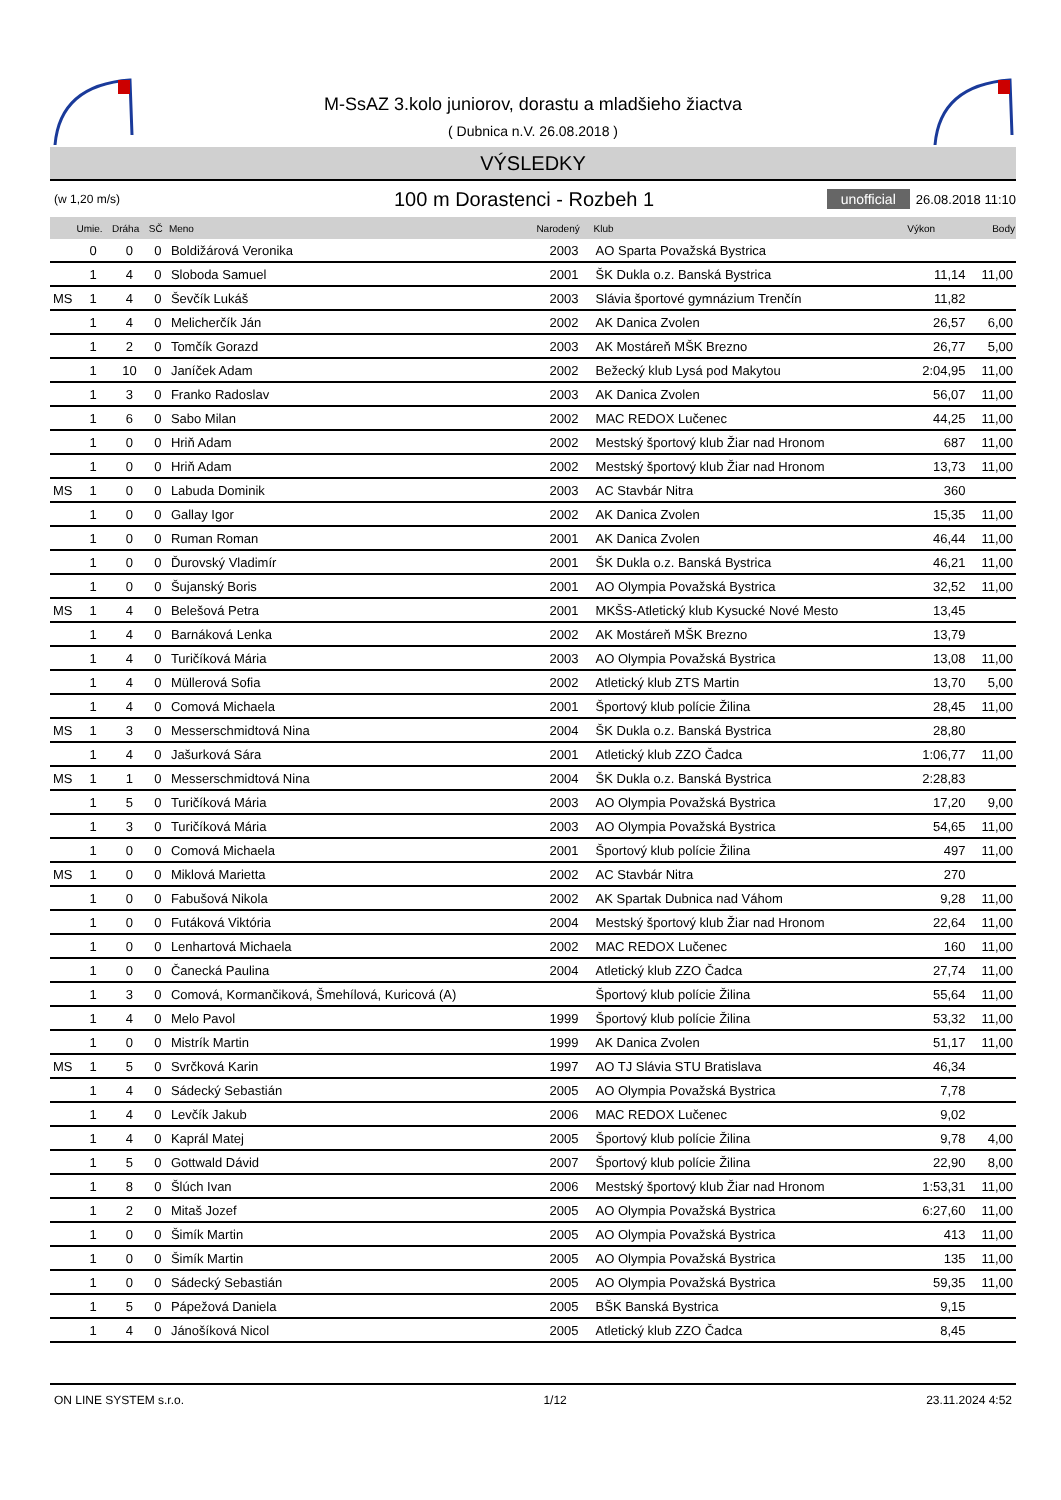M-SsAZ 3.kolo juniorov, dorastu a mladšieho žiactva
( Dubnica n.V. 26.08.2018 )
VÝSLEDKY
(w 1,20 m/s)
100 m Dorastenci - Rozbeh 1
unofficial 26.08.2018 11:10
| | Umie. | Dráha | SČ | Meno | Narodený | Klub | Výkon | Body |
| --- | --- | --- | --- | --- | --- | --- | --- | --- |
| | 0 | 0 | 0 | Boldižárová Veronika | 2003 | AO Sparta Považská Bystrica | | |
| | 1 | 4 | 0 | Sloboda Samuel | 2001 | ŠK Dukla o.z. Banská Bystrica | 11,14 | 11,00 |
| MS | 1 | 4 | 0 | Ševčík Lukáš | 2003 | Slávia športové gymnázium Trenčín | 11,82 | |
| | 1 | 4 | 0 | Melicherčík Ján | 2002 | AK Danica Zvolen | 26,57 | 6,00 |
| | 1 | 2 | 0 | Tomčík Gorazd | 2003 | AK Mostáreň MŠK Brezno | 26,77 | 5,00 |
| | 1 | 10 | 0 | Janíček Adam | 2002 | Bežecký klub Lysá pod Makytou | 2:04,95 | 11,00 |
| | 1 | 3 | 0 | Franko Radoslav | 2003 | AK Danica Zvolen | 56,07 | 11,00 |
| | 1 | 6 | 0 | Sabo Milan | 2002 | MAC REDOX Lučenec | 44,25 | 11,00 |
| | 1 | 0 | 0 | Hriň Adam | 2002 | Mestský športový klub Žiar nad Hronom | 687 | 11,00 |
| | 1 | 0 | 0 | Hriň Adam | 2002 | Mestský športový klub Žiar nad Hronom | 13,73 | 11,00 |
| MS | 1 | 0 | 0 | Labuda Dominik | 2003 | AC Stavbár Nitra | 360 | |
| | 1 | 0 | 0 | Gallay Igor | 2002 | AK Danica Zvolen | 15,35 | 11,00 |
| | 1 | 0 | 0 | Ruman Roman | 2001 | AK Danica Zvolen | 46,44 | 11,00 |
| | 1 | 0 | 0 | Ďurovský Vladimír | 2001 | ŠK Dukla o.z. Banská Bystrica | 46,21 | 11,00 |
| | 1 | 0 | 0 | Šujanský Boris | 2001 | AO Olympia Považská Bystrica | 32,52 | 11,00 |
| MS | 1 | 4 | 0 | Belešová Petra | 2001 | MKŠS-Atletický klub Kysucké Nové Mesto | 13,45 | |
| | 1 | 4 | 0 | Barnáková Lenka | 2002 | AK Mostáreň MŠK Brezno | 13,79 | |
| | 1 | 4 | 0 | Turičíková Mária | 2003 | AO Olympia Považská Bystrica | 13,08 | 11,00 |
| | 1 | 4 | 0 | Müllerová Sofia | 2002 | Atletický klub ZTS Martin | 13,70 | 5,00 |
| | 1 | 4 | 0 | Comová Michaela | 2001 | Športový klub polície Žilina | 28,45 | 11,00 |
| MS | 1 | 3 | 0 | Messerschmidtová Nina | 2004 | ŠK Dukla o.z. Banská Bystrica | 28,80 | |
| | 1 | 4 | 0 | Jašurková Sára | 2001 | Atletický klub ZZO Čadca | 1:06,77 | 11,00 |
| MS | 1 | 1 | 0 | Messerschmidtová Nina | 2004 | ŠK Dukla o.z. Banská Bystrica | 2:28,83 | |
| | 1 | 5 | 0 | Turičíková Mária | 2003 | AO Olympia Považská Bystrica | 17,20 | 9,00 |
| | 1 | 3 | 0 | Turičíková Mária | 2003 | AO Olympia Považská Bystrica | 54,65 | 11,00 |
| | 1 | 0 | 0 | Comová Michaela | 2001 | Športový klub polície Žilina | 497 | 11,00 |
| MS | 1 | 0 | 0 | Miklová Marietta | 2002 | AC Stavbár Nitra | 270 | |
| | 1 | 0 | 0 | Fabušová Nikola | 2002 | AK Spartak Dubnica nad Váhom | 9,28 | 11,00 |
| | 1 | 0 | 0 | Futáková Viktória | 2004 | Mestský športový klub Žiar nad Hronom | 22,64 | 11,00 |
| | 1 | 0 | 0 | Lenhartová Michaela | 2002 | MAC REDOX Lučenec | 160 | 11,00 |
| | 1 | 0 | 0 | Čanecká Paulina | 2004 | Atletický klub ZZO Čadca | 27,74 | 11,00 |
| | 1 | 3 | 0 | Comová, Kormančiková, Šmehílová, Kuricová (A) | | Športový klub polície Žilina | 55,64 | 11,00 |
| | 1 | 4 | 0 | Melo Pavol | 1999 | Športový klub polície Žilina | 53,32 | 11,00 |
| | 1 | 0 | 0 | Mistrík Martin | 1999 | AK Danica Zvolen | 51,17 | 11,00 |
| MS | 1 | 5 | 0 | Svrčková Karin | 1997 | AO TJ Slávia STU Bratislava | 46,34 | |
| | 1 | 4 | 0 | Sádecký Sebastián | 2005 | AO Olympia Považská Bystrica | 7,78 | |
| | 1 | 4 | 0 | Levčík Jakub | 2006 | MAC REDOX Lučenec | 9,02 | |
| | 1 | 4 | 0 | Kaprál Matej | 2005 | Športový klub polície Žilina | 9,78 | 4,00 |
| | 1 | 5 | 0 | Gottwald Dávid | 2007 | Športový klub polície Žilina | 22,90 | 8,00 |
| | 1 | 8 | 0 | Šlúch Ivan | 2006 | Mestský športový klub Žiar nad Hronom | 1:53,31 | 11,00 |
| | 1 | 2 | 0 | Mitaš Jozef | 2005 | AO Olympia Považská Bystrica | 6:27,60 | 11,00 |
| | 1 | 0 | 0 | Šimík Martin | 2005 | AO Olympia Považská Bystrica | 413 | 11,00 |
| | 1 | 0 | 0 | Šimík Martin | 2005 | AO Olympia Považská Bystrica | 135 | 11,00 |
| | 1 | 0 | 0 | Sádecký Sebastián | 2005 | AO Olympia Považská Bystrica | 59,35 | 11,00 |
| | 1 | 5 | 0 | Pápežová Daniela | 2005 | BŠK Banská Bystrica | 9,15 | |
| | 1 | 4 | 0 | Jánošíková Nicol | 2005 | Atletický klub ZZO Čadca | 8,45 | |
ON LINE SYSTEM s.r.o. 1/12 23.11.2024 4:52